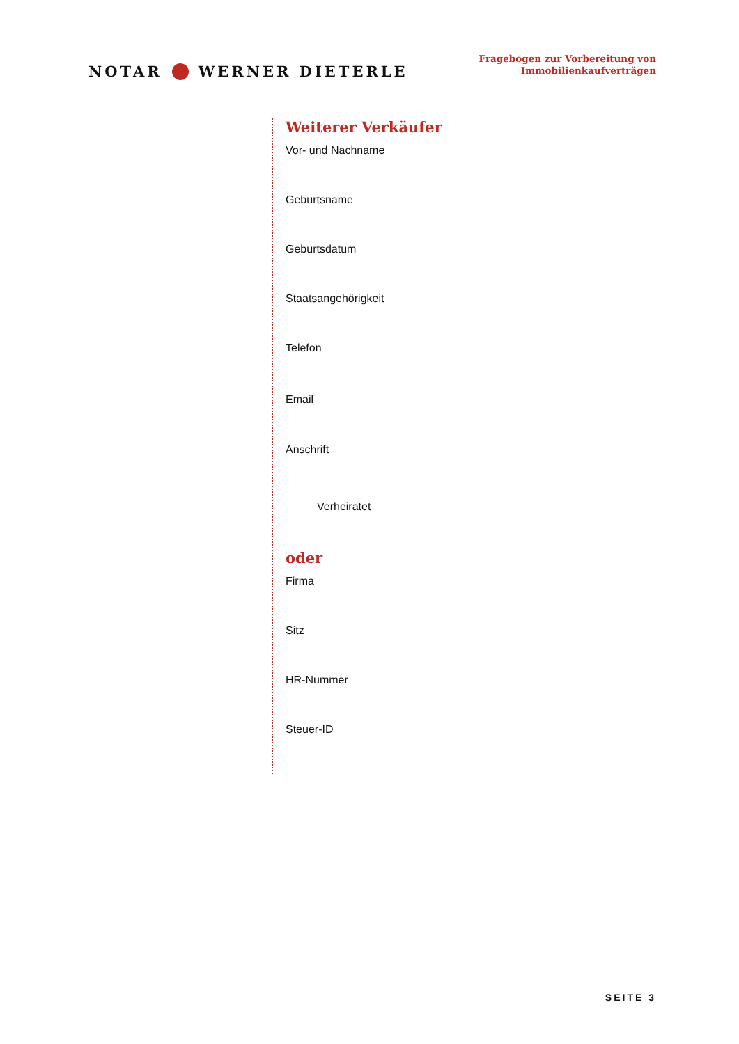NOTAR WERNER DIETERLE
Fragebogen zur Vorbereitung von
Immobilienkaufverträgen
Weiterer Verkäufer
Vor- und Nachname
Geburtsname
Geburtsdatum
Staatsangehörigkeit
Telefon
Email
Anschrift
Verheiratet
oder
Firma
Sitz
HR-Nummer
Steuer-ID
SEITE 3